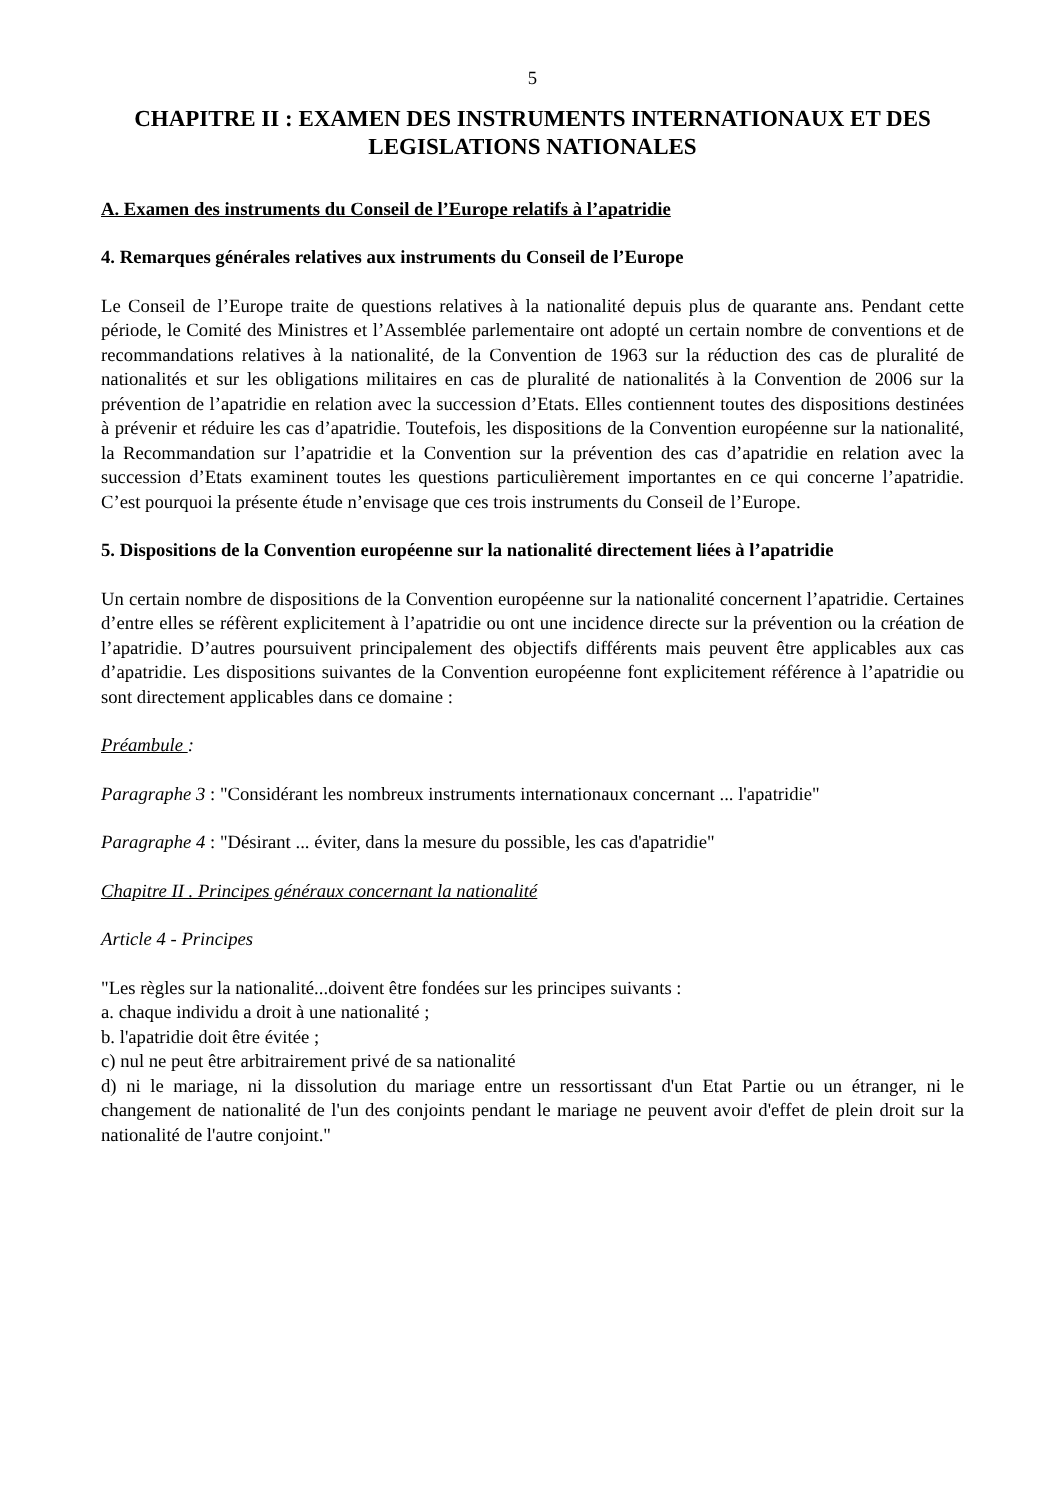5
CHAPITRE II : EXAMEN DES INSTRUMENTS INTERNATIONAUX ET DES LEGISLATIONS NATIONALES
A. Examen des instruments du Conseil de l’Europe relatifs à l’apatridie
4. Remarques générales relatives aux instruments du Conseil de l’Europe
Le Conseil de l’Europe traite de questions relatives à la nationalité depuis plus de quarante ans. Pendant cette période, le Comité des Ministres et l’Assemblée parlementaire ont adopté un certain nombre de conventions et de recommandations relatives à la nationalité, de la Convention de 1963 sur la réduction des cas de pluralité de nationalités et sur les obligations militaires en cas de pluralité de nationalités à la Convention de 2006 sur la prévention de l’apatridie en relation avec la succession d’Etats. Elles contiennent toutes des dispositions destinées à prévenir et réduire les cas d’apatridie. Toutefois, les dispositions de la Convention européenne sur la nationalité, la Recommandation sur l’apatridie et la Convention sur la prévention des cas d’apatridie en relation avec la succession d’Etats examinent toutes les questions particulièrement importantes en ce qui concerne l’apatridie. C’est pourquoi la présente étude n’envisage que ces trois instruments du Conseil de l’Europe.
5. Dispositions de la Convention européenne sur la nationalité directement liées à l’apatridie
Un certain nombre de dispositions de la Convention européenne sur la nationalité concernent l’apatridie. Certaines d’entre elles se réfèrent explicitement à l’apatridie ou ont une incidence directe sur la prévention ou la création de l’apatridie. D’autres poursuivent principalement des objectifs différents mais peuvent être applicables aux cas d’apatridie. Les dispositions suivantes de la Convention européenne font explicitement référence à l’apatridie ou sont directement applicables dans ce domaine :
Préambule :
Paragraphe 3 : "Considérant les nombreux instruments internationaux concernant ... l'apatridie"
Paragraphe 4 : "Désirant ... éviter, dans la mesure du possible, les cas d'apatridie"
Chapitre II . Principes généraux concernant la nationalité
Article 4 - Principes
"Les règles sur la nationalité...doivent être fondées sur les principes suivants :
a. chaque individu a droit à une nationalité ;
b. l'apatridie doit être évitée ;
c) nul ne peut être arbitrairement privé de sa nationalité
d) ni le mariage, ni la dissolution du mariage entre un ressortissant d'un Etat Partie ou un étranger, ni le changement de nationalité de l'un des conjoints pendant le mariage ne peuvent avoir d'effet de plein droit sur la nationalité de l'autre conjoint."